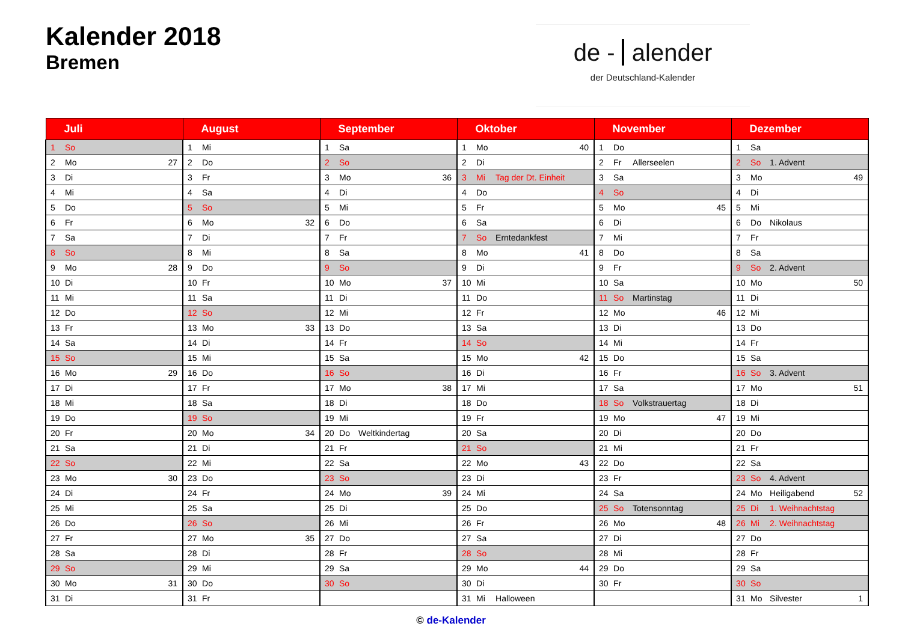Kalender 2018
Bremen
de - alender
der Deutschland-Kalender
| Juli | | | | August | | | | September | | | | Oktober | | | | November | | | | Dezember | | | |
| --- | --- | --- | --- | --- | --- | --- | --- | --- | --- | --- | --- | --- | --- | --- | --- | --- | --- | --- | --- | --- | --- | --- | --- |
| 1 | So | | | 1 | Mi | | | 1 | Sa | | | 1 | Mo | | 40 | 1 | Do | | | 1 | Sa | | |
| 2 | Mo | | 27 | 2 | Do | | | 2 | So | | | 2 | Di | | | 2 | Fr | Allerseelen | | 2 | So | 1. Advent | |
| 3 | Di | | | 3 | Fr | | | 3 | Mo | | 36 | 3 | Mi | Tag der Dt. Einheit | | 3 | Sa | | | 3 | Mo | | 49 |
| 4 | Mi | | | 4 | Sa | | | 4 | Di | | | 4 | Do | | | 4 | So | | | 4 | Di | | |
| 5 | Do | | | 5 | So | | | 5 | Mi | | | 5 | Fr | | | 5 | Mo | | 45 | 5 | Mi | | |
| 6 | Fr | | | 6 | Mo | | 32 | 6 | Do | | | 6 | Sa | | | 6 | Di | | | 6 | Do | Nikolaus | |
| 7 | Sa | | | 7 | Di | | | 7 | Fr | | | 7 | So | Erntedankfest | | 7 | Mi | | | 7 | Fr | | |
| 8 | So | | | 8 | Mi | | | 8 | Sa | | | 8 | Mo | | 41 | 8 | Do | | | 8 | Sa | | |
| 9 | Mo | | 28 | 9 | Do | | | 9 | So | | | 9 | Di | | | 9 | Fr | | | 9 | So | 2. Advent | |
| 10 | Di | | | 10 | Fr | | | 10 | Mo | | 37 | 10 | Mi | | | 10 | Sa | | | 10 | Mo | | 50 |
| 11 | Mi | | | 11 | Sa | | | 11 | Di | | | 11 | Do | | | 11 | So | Martinstag | | 11 | Di | | |
| 12 | Do | | | 12 | So | | | 12 | Mi | | | 12 | Fr | | | 12 | Mo | | 46 | 12 | Mi | | |
| 13 | Fr | | | 13 | Mo | | 33 | 13 | Do | | | 13 | Sa | | | 13 | Di | | | 13 | Do | | |
| 14 | Sa | | | 14 | Di | | | 14 | Fr | | | 14 | So | | | 14 | Mi | | | 14 | Fr | | |
| 15 | So | | | 15 | Mi | | | 15 | Sa | | | 15 | Mo | | 42 | 15 | Do | | | 15 | Sa | | |
| 16 | Mo | | 29 | 16 | Do | | | 16 | So | | | 16 | Di | | | 16 | Fr | | | 16 | So | 3. Advent | |
| 17 | Di | | | 17 | Fr | | | 17 | Mo | | 38 | 17 | Mi | | | 17 | Sa | | | 17 | Mo | | 51 |
| 18 | Mi | | | 18 | Sa | | | 18 | Di | | | 18 | Do | | | 18 | So | Volkstrauertag | | 18 | Di | | |
| 19 | Do | | | 19 | So | | | 19 | Mi | | | 19 | Fr | | | 19 | Mo | | 47 | 19 | Mi | | |
| 20 | Fr | | | 20 | Mo | | 34 | 20 | Do | Weltkindertag | | 20 | Sa | | | 20 | Di | | | 20 | Do | | |
| 21 | Sa | | | 21 | Di | | | 21 | Fr | | | 21 | So | | | 21 | Mi | | | 21 | Fr | | |
| 22 | So | | | 22 | Mi | | | 22 | Sa | | | 22 | Mo | | 43 | 22 | Do | | | 22 | Sa | | |
| 23 | Mo | | 30 | 23 | Do | | | 23 | So | | | 23 | Di | | | 23 | Fr | | | 23 | So | 4. Advent | |
| 24 | Di | | | 24 | Fr | | | 24 | Mo | | 39 | 24 | Mi | | | 24 | Sa | | | 24 | Mo | Heiligabend | 52 |
| 25 | Mi | | | 25 | Sa | | | 25 | Di | | | 25 | Do | | | 25 | So | Totensonntag | | 25 | Di | 1. Weihnachtstag | |
| 26 | Do | | | 26 | So | | | 26 | Mi | | | 26 | Fr | | | 26 | Mo | | 48 | 26 | Mi | 2. Weihnachtstag | |
| 27 | Fr | | | 27 | Mo | | 35 | 27 | Do | | | 27 | Sa | | | 27 | Di | | | 27 | Do | | |
| 28 | Sa | | | 28 | Di | | | 28 | Fr | | | 28 | So | | | 28 | Mi | | | 28 | Fr | | |
| 29 | So | | | 29 | Mi | | | 29 | Sa | | | 29 | Mo | | 44 | 29 | Do | | | 29 | Sa | | |
| 30 | Mo | | 31 | 30 | Do | | | 30 | So | | | 30 | Di | | | 30 | Fr | | | 30 | So | | |
| 31 | Di | | | 31 | Fr | | | | | | | 31 | Mi | Halloween | | | | | | 31 | Mo | Silvester | 1 |
© de-Kalender